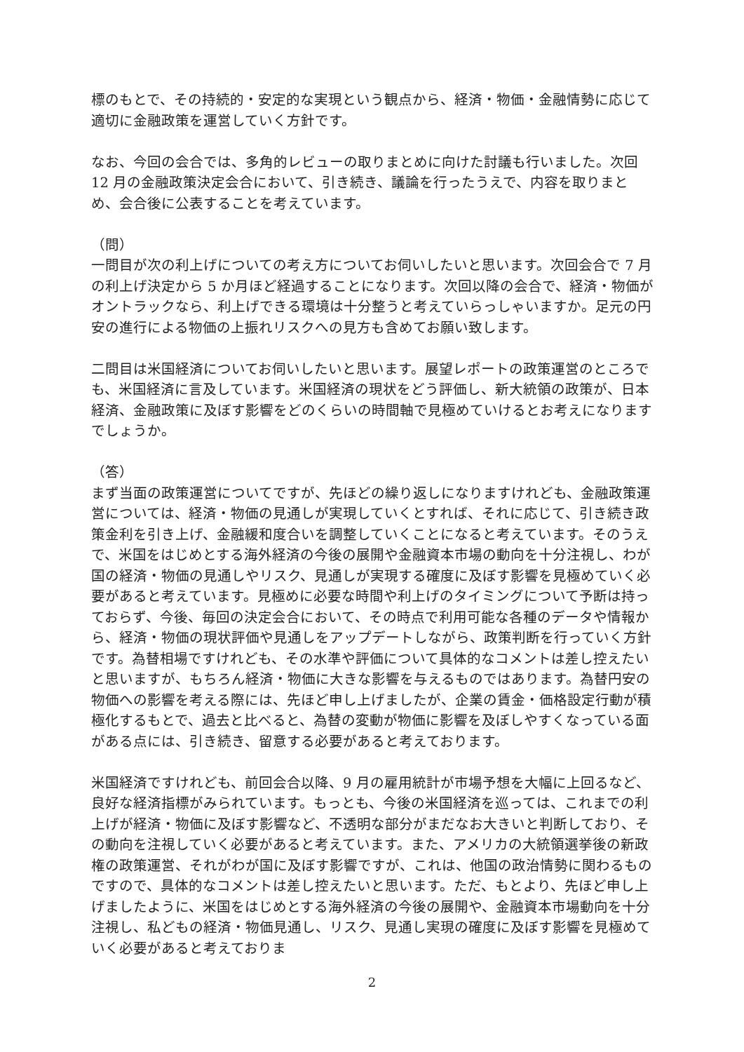標のもとで、その持続的・安定的な実現という観点から、経済・物価・金融情勢に応じて適切に金融政策を運営していく方針です。
なお、今回の会合では、多角的レビューの取りまとめに向けた討議も行いました。次回 12 月の金融政策決定会合において、引き続き、議論を行ったうえで、内容を取りまとめ、会合後に公表することを考えています。
（問）
一問目が次の利上げについての考え方についてお伺いしたいと思います。次回会合で 7 月の利上げ決定から 5 か月ほど経過することになります。次回以降の会合で、経済・物価がオントラックなら、利上げできる環境は十分整うと考えていらっしゃいますか。足元の円安の進行による物価の上振れリスクへの見方も含めてお願い致します。
二問目は米国経済についてお伺いしたいと思います。展望レポートの政策運営のところでも、米国経済に言及しています。米国経済の現状をどう評価し、新大統領の政策が、日本経済、金融政策に及ぼす影響をどのくらいの時間軸で見極めていけるとお考えになりますでしょうか。
（答）
まず当面の政策運営についてですが、先ほどの繰り返しになりますけれども、金融政策運営については、経済・物価の見通しが実現していくとすれば、それに応じて、引き続き政策金利を引き上げ、金融緩和度合いを調整していくことになると考えています。そのうえで、米国をはじめとする海外経済の今後の展開や金融資本市場の動向を十分注視し、わが国の経済・物価の見通しやリスク、見通しが実現する確度に及ぼす影響を見極めていく必要があると考えています。見極めに必要な時間や利上げのタイミングについて予断は持っておらず、今後、毎回の決定会合において、その時点で利用可能な各種のデータや情報から、経済・物価の現状評価や見通しをアップデートしながら、政策判断を行っていく方針です。為替相場ですけれども、その水準や評価について具体的なコメントは差し控えたいと思いますが、もちろん経済・物価に大きな影響を与えるものではあります。為替円安の物価への影響を考える際には、先ほど申し上げましたが、企業の賃金・価格設定行動が積極化するもとで、過去と比べると、為替の変動が物価に影響を及ぼしやすくなっている面がある点には、引き続き、留意する必要があると考えております。
米国経済ですけれども、前回会合以降、9 月の雇用統計が市場予想を大幅に上回るなど、良好な経済指標がみられています。もっとも、今後の米国経済を巡っては、これまでの利上げが経済・物価に及ぼす影響など、不透明な部分がまだなお大きいと判断しており、その動向を注視していく必要があると考えています。また、アメリカの大統領選挙後の新政権の政策運営、それがわが国に及ぼす影響ですが、これは、他国の政治情勢に関わるものですので、具体的なコメントは差し控えたいと思います。ただ、もとより、先ほど申し上げましたように、米国をはじめとする海外経済の今後の展開や、金融資本市場動向を十分注視し、私どもの経済・物価見通し、リスク、見通し実現の確度に及ぼす影響を見極めていく必要があると考えておりま
2